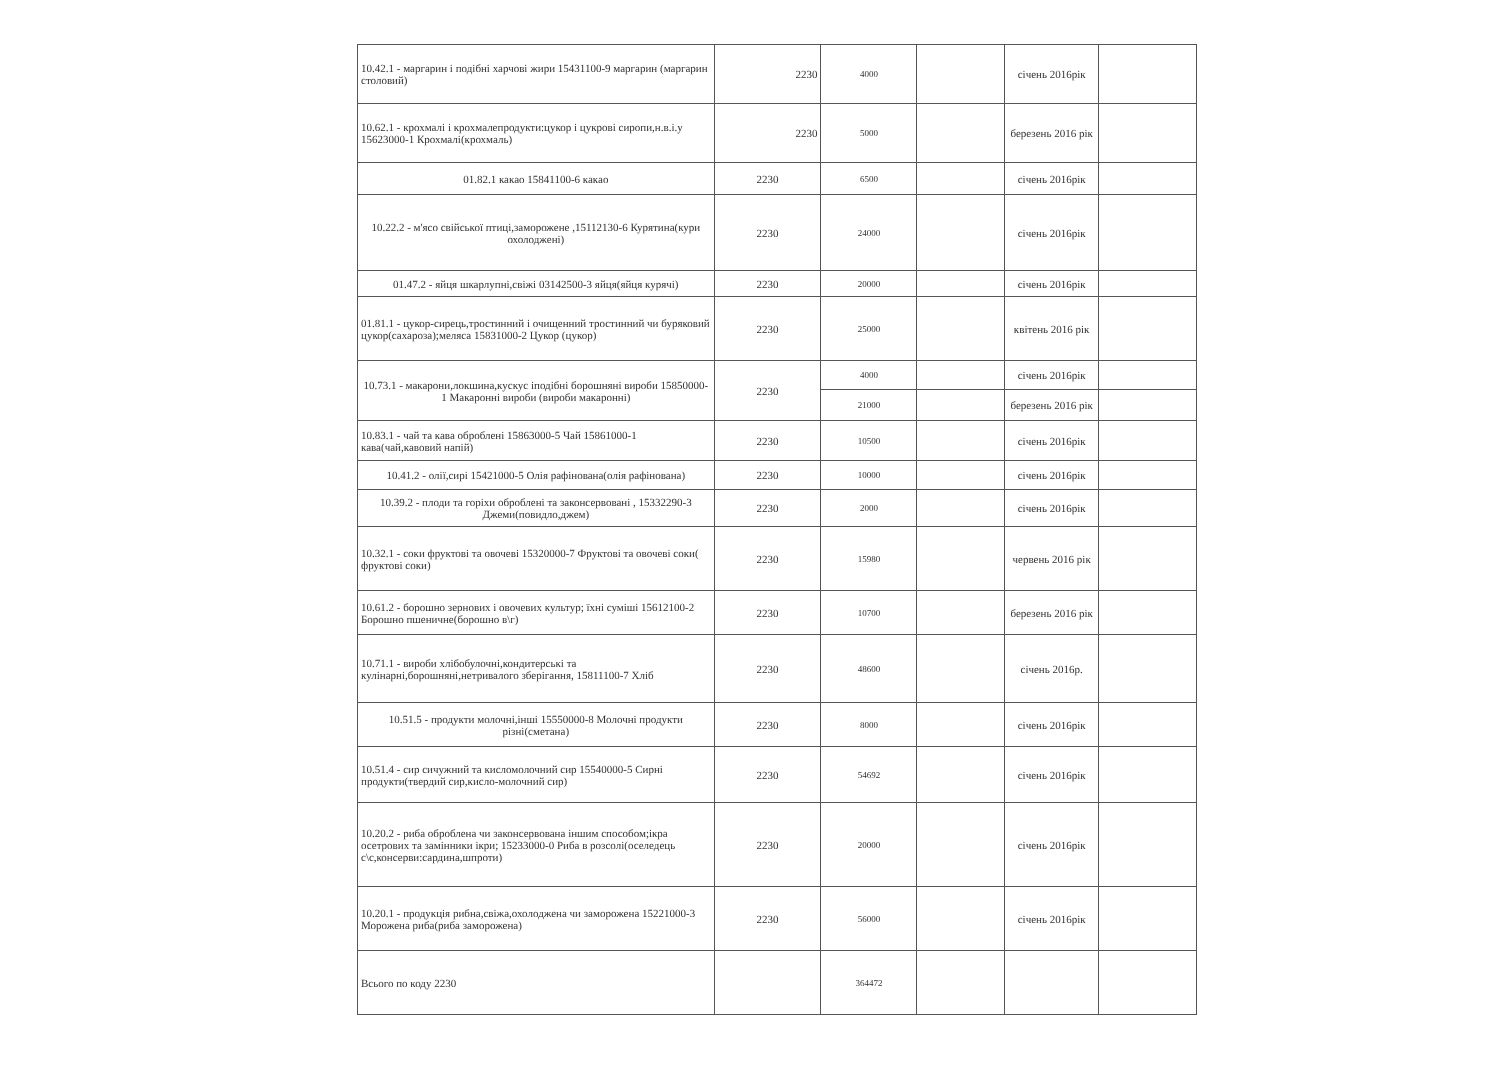| 10.42.1 - маргарин і подібні харчові жири 15431100-9 маргарин (маргарин столовий) | 2230 | 4000 | | січень 2016рік | |
| 10.62.1 - крохмалі і крохмалепродукти:цукор і цукрові сиропи,н.в.і.у 15623000-1 Крохмалі(крохмаль) | 2230 | 5000 | | березень 2016 рік | |
| 01.82.1 какао 15841100-6 какао | 2230 | 6500 | | січень 2016рік | |
| 10.22.2 - м'ясо свійської птиці,заморожене ,15112130-6 Курятина(кури охолоджені) | 2230 | 24000 | | січень 2016рік | |
| 01.47.2 - яйця шкарлупні,свіжі 03142500-3 яйця(яйця курячі) | 2230 | 20000 | | січень 2016рік | |
| 01.81.1 - цукор-сирець,тростинний і очищенний тростинний чи буряковий цукор(сахароза);меляса 15831000-2 Цукор (цукор) | 2230 | 25000 | | квітень 2016 рік | |
| 10.73.1 - макарони,локшина,кускус іподібні борошняні вироби 15850000-1 Макаронні вироби (вироби макаронні) | 2230 | 4000 | | січень 2016рік | |
| | | 21000 | | березень 2016 рік | |
| 10.83.1 - чай та кава оброблені 15863000-5 Чай 15861000-1 кава(чай,кавовий напій) | 2230 | 10500 | | січень 2016рік | |
| 10.41.2 - олії,сирі 15421000-5 Олія рафінована(олія рафінована) | 2230 | 10000 | | січень 2016рік | |
| 10.39.2 - плоди та горіхи оброблені та законсервовані , 15332290-3 Джеми(повидло,джем) | 2230 | 2000 | | січень 2016рік | |
| 10.32.1 - соки фруктові та овочеві 15320000-7 Фруктові та овочеві соки( фруктові соки) | 2230 | 15980 | | червень 2016 рік | |
| 10.61.2 - борошно зернових і овочевих культур; їхні суміші 15612100-2 Борошно пшеничне(борошно в\г) | 2230 | 10700 | | березень 2016 рік | |
| 10.71.1 - вироби хлібобулочні,кондитерські та кулінарні,борошняні,нетривалого зберігання, 15811100-7 Хліб | 2230 | 48600 | | січень 2016р. | |
| 10.51.5 - продукти молочні,інші 15550000-8 Молочні продукти різні(сметана) | 2230 | 8000 | | січень 2016рік | |
| 10.51.4 - сир сичужний та кисломолочний сир 15540000-5 Сирні продукти(твердий сир,кисло-молочний сир) | 2230 | 54692 | | січень 2016рік | |
| 10.20.2 - риба оброблена чи законсервована іншим способом;ікра осетрових та замінники ікри; 15233000-0 Риба в розсолі(оселедець с\с,консерви:сардина,шпроти) | 2230 | 20000 | | січень 2016рік | |
| 10.20.1 - продукція рибна,свіжа,охолоджена чи заморожена 15221000-3 Морожена риба(риба заморожена) | 2230 | 56000 | | січень 2016рік | |
| Всього по коду 2230 | | 364472 | | | |